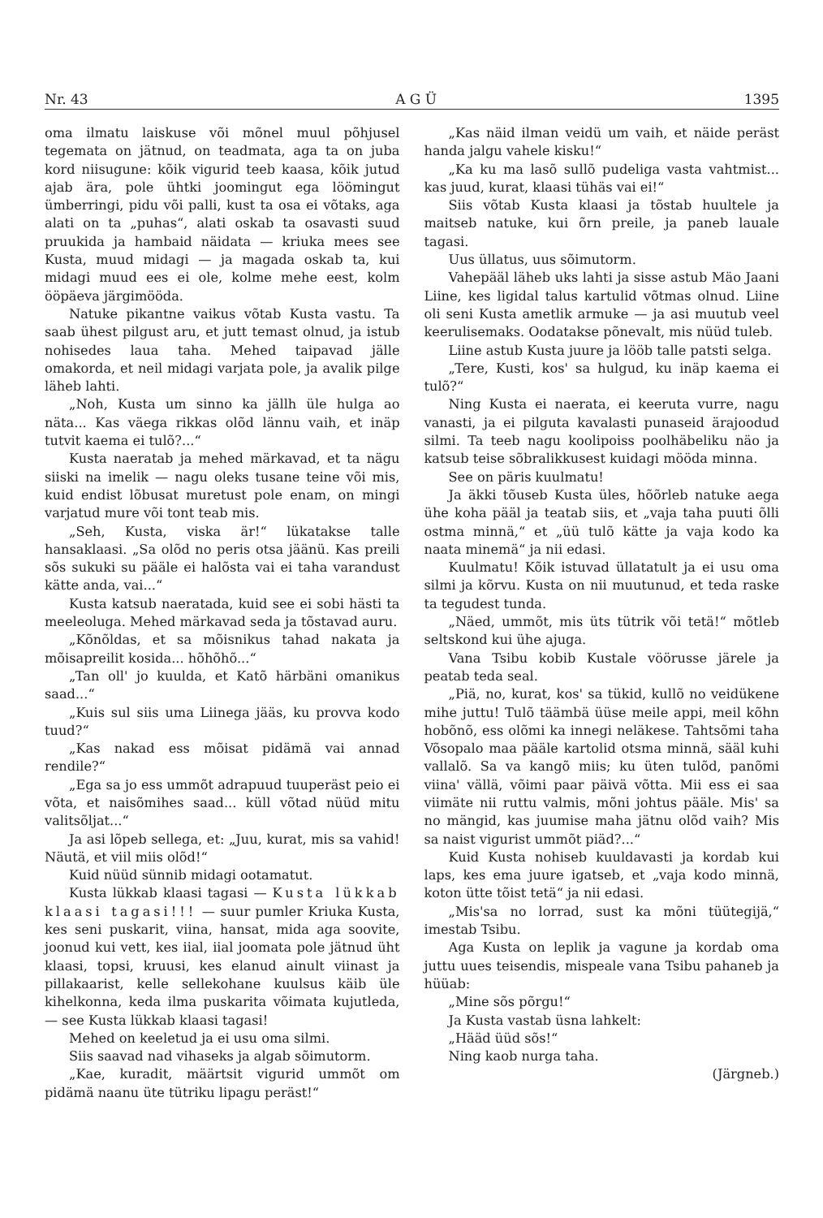Nr. 43 A G Ü 1395
oma ilmatu laiskuse või mõnel muul põhjusel tegemata on jätnud, on teadmata, aga ta on juba kord niisugune: kõik vigurid teeb kaasa, kõik jutud ajab ära, pole ühtki joomingut ega löömingut ümberringi, pidu või palli, kust ta osa ei võtaks, aga alati on ta „puhas“, alati oskab ta osavasti suud pruukida ja hambaid näidata — kriuka mees see Kusta, muud midagi — ja magada oskab ta, kui midagi muud ees ei ole, kolme mehe eest, kolm ööpäeva järgimööda.
Natuke pikantne vaikus võtab Kusta vastu. Ta saab ühest pilgust aru, et jutt temast olnud, ja istub nohisedes laua taha. Mehed taipavad jälle omakorda, et neil midagi varjata pole, ja avalik pilge läheb lahti.
„Noh, Kusta um sinno ka jällh üle hulga ao näta... Kas väega rikkas olõd lännu vaih, et inäp tutvit kaema ei tulõ?...“
Kusta naeratab ja mehed märkavad, et ta nägu siiski na imelik — nagu oleks tusane teine või mis, kuid endist lõbusat muretust pole enam, on mingi varjatud mure või tont teab mis.
„Seh, Kusta, viska är!“ lükatakse talle hansaklaasi. „Sa olõd no peris otsa jäänü. Kas preili sõs sukuki su pääle ei halõsta vai ei taha varandust kätte anda, vai...“
Kusta katsub naeratada, kuid see ei sobi hästi ta meeleoluga. Mehed märkavad seda ja tõstavad auru.
„Kõnõldas, et sa mõisnikus tahad nakata ja mõisapreilit kosida... hõhõhõ...“
„Tan oll' jo kuulda, et Katõ härbäni omanikus saad...“
„Kuis sul siis uma Liinega jääs, ku provva kodo tuud?“
„Kas nakad ess mõisat pidämä vai annad rendile?“
„Ega sa jo ess ummõt adrapuud tuuperäst peio ei võta, et naisõmihes saad... küll võtad nüüd mitu valitsõljat...“
Ja asi lõpeb sellega, et: „Juu, kurat, mis sa vahid! Näutä, et viil miis olõd!“
Kuid nüüd sünnib midagi ootamatut.
Kusta lükkab klaasi tagasi — Kusta lükkab klaasi tagasi!!! — suur pumler Kriuka Kusta, kes seni puskarit, viina, hansat, mida aga soovite, joonud kui vett, kes iial, iial joomata pole jätnud üht klaasi, topsi, kruusi, kes elanud ainult viinast ja pillakaarist, kelle sellekohane kuulsus käib üle kihelkonna, keda ilma puskarita võimata kujutleda, — see Kusta lükkab klaasi tagasi!
Mehed on keeletud ja ei usu oma silmi.
Siis saavad nad vihaseks ja algab sõimutorm.
„Kae, kuradit, määrtsit vigurid ummõt om pidämä naanu üte tütriku lipagu peräst!“
„Kas näid ilman veidü um vaih, et näide peräst handa jalgu vahele kisku!“
„Ka ku ma lasõ sullõ pudeliga vasta vahtmist... kas juud, kurat, klaasi tühäs vai ei!“
Siis võtab Kusta klaasi ja tõstab huultele ja maitseb natuke, kui õrn preile, ja paneb lauale tagasi.
Uus üllatus, uus sõimutorm.
Vahepääl läheb uks lahti ja sisse astub Mäo Jaani Liine, kes ligidal talus kartulid võtmas olnud. Liine oli seni Kusta ametlik armuke — ja asi muutub veel keerulisemaks. Oodatakse põnevalt, mis nüüd tuleb.
Liine astub Kusta juure ja lööb talle patsti selga.
„Tere, Kusti, kos' sa hulgud, ku inäp kaema ei tulõ?“
Ning Kusta ei naerata, ei keeruta vurre, nagu vanasti, ja ei pilguta kavalasti punaseid ärajoodud silmi. Ta teeb nagu koolipoiss poolhäbeliku näo ja katsub teise sõbralikkusest kuidagi mööda minna.
See on päris kuulmatu!
Ja äkki tõuseb Kusta üles, hõõrleb natuke aega ühe koha pääl ja teatab siis, et „vaja taha puuti õlli ostma minnä,“ et „üü tulõ kätte ja vaja kodo ka naata minemä“ ja nii edasi.
Kuulmatu! Kõik istuvad üllatatult ja ei usu oma silmi ja kõrvu. Kusta on nii muutunud, et teda raske ta tegudest tunda.
„Näed, ummõt, mis üts tütrik või tetä!“ mõtleb seltskond kui ühe ajuga.
Vana Tsibu kobib Kustale vöörusse järele ja peatab teda seal.
„Piä, no, kurat, kos' sa tükid, kullõ no veidükene mihe juttu! Tulõ täämbä üüse meile appi, meil kõhn hobõnõ, ess olõmi ka innegi neläkese. Tahtsõmi taha Võsopalo maa pääle kartolid otsma minnä, sääl kuhi vallalõ. Sa va kangõ miis; ku üten tulõd, panõmi viina' vällä, võimi paar päivä võtta. Mii ess ei saa viimäte nii ruttu valmis, mõni johtus pääle. Mis' sa no mängid, kas juumise maha jätnu olõd vaih? Mis sa naist vigurist ummõt piäd?...“
Kuid Kusta nohiseb kuuldavasti ja kordab kui laps, kes ema juure igatseb, et „vaja kodo minnä, koton ütte tõist tetä“ ja nii edasi.
„Mis'sa no lorrad, sust ka mõni tüütegijä,“ imestab Tsibu.
Aga Kusta on leplik ja vagune ja kordab oma juttu uues teisendis, mispeale vana Tsibu pahaneb ja hüüab:
„Mine sõs põrgu!“
Ja Kusta vastab üsna lahkelt:
„Hääd üüd sõs!“
Ning kaob nurga taha.
(Järgneb.)